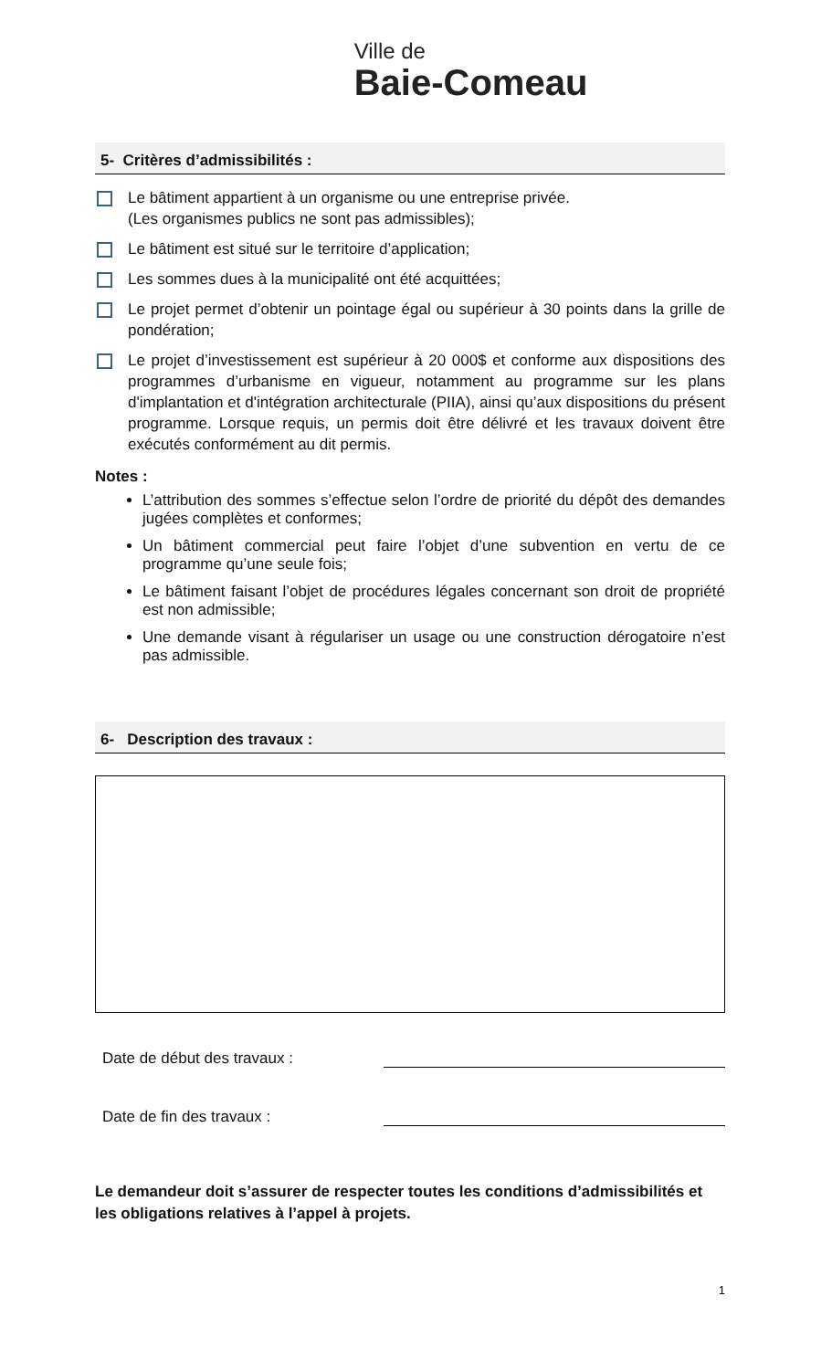Ville de
Baie-Comeau
5- Critères d’admissibilités :
Le bâtiment appartient à un organisme ou une entreprise privée.
(Les organismes publics ne sont pas admissibles);
Le bâtiment est situé sur le territoire d’application;
Les sommes dues à la municipalité ont été acquittées;
Le projet permet d’obtenir un pointage égal ou supérieur à 30 points dans la grille de pondération;
Le projet d’investissement est supérieur à 20 000$ et conforme aux dispositions des programmes d’urbanisme en vigueur, notamment au programme sur les plans d'implantation et d'intégration architecturale (PIIA), ainsi qu’aux dispositions du présent programme. Lorsque requis, un permis doit être délivré et les travaux doivent être exécutés conformément au dit permis.
Notes :
L’attribution des sommes s’effectue selon l’ordre de priorité du dépôt des demandes jugées complètes et conformes;
Un bâtiment commercial peut faire l’objet d’une subvention en vertu de ce programme qu’une seule fois;
Le bâtiment faisant l’objet de procédures légales concernant son droit de propriété est non admissible;
Une demande visant à régulariser un usage ou une construction dérogatoire n’est pas admissible.
6- Description des travaux :
Date de début des travaux :
Date de fin des travaux :
Le demandeur doit s’assurer de respecter toutes les conditions d’admissibilités et les obligations relatives à l’appel à projets.
1